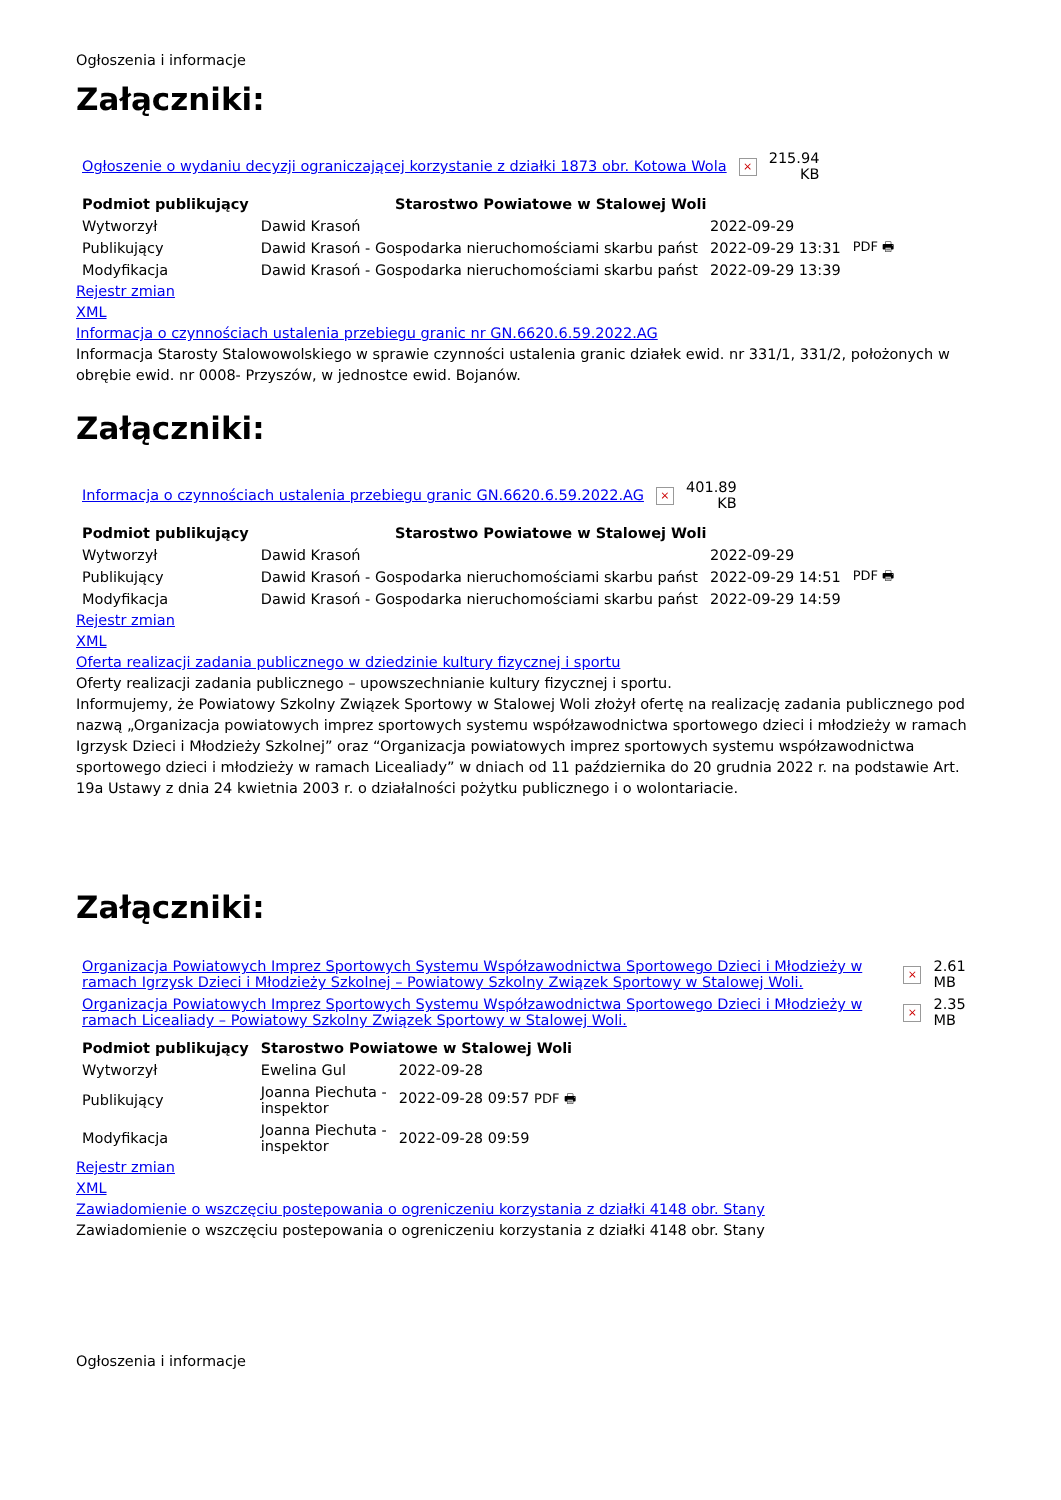Ogłoszenia i informacje
Załączniki:
| Ogłoszenie o wydaniu decyzji ograniczającej korzystanie z działki 1873 obr. Kotowa Wola | × | 215.94 KB |
| Podmiot publikujący | Starostwo Powiatowe w Stalowej Woli | | |
| Wytworzył | Dawid Krasoń | 2022-09-29 | PDF 🖶 |
| Publikujący | Dawid Krasoń - Gospodarka nieruchomościami skarbu państ | 2022-09-29 13:31 | |
| Modyfikacja | Dawid Krasoń - Gospodarka nieruchomościami skarbu państ | 2022-09-29 13:39 | |
Rejestr zmian
XML
Informacja o czynnościach ustalenia przebiegu granic nr GN.6620.6.59.2022.AG
Informacja Starosty Stalowowolskiego w sprawie czynności ustalenia granic działek ewid. nr 331/1, 331/2, położonych w obrębie ewid. nr 0008- Przyszów, w jednostce ewid. Bojanów.
Załączniki:
| Informacja o czynnościach ustalenia przebiegu granic GN.6620.6.59.2022.AG | × | 401.89 KB |
| Podmiot publikujący | Starostwo Powiatowe w Stalowej Woli | | |
| Wytworzył | Dawid Krasoń | 2022-09-29 | PDF 🖶 |
| Publikujący | Dawid Krasoń - Gospodarka nieruchomościami skarbu państ | 2022-09-29 14:51 | |
| Modyfikacja | Dawid Krasoń - Gospodarka nieruchomościami skarbu państ | 2022-09-29 14:59 | |
Rejestr zmian
XML
Oferta realizacji zadania publicznego w dziedzinie kultury fizycznej i sportu
Oferty realizacji zadania publicznego – upowszechnianie kultury fizycznej i sportu.
Informujemy, że Powiatowy Szkolny Związek Sportowy w Stalowej Woli złożył ofertę na realizację zadania publicznego pod nazwą „Organizacja powiatowych imprez sportowych systemu współzawodnictwa sportowego dzieci i młodzieży w ramach Igrzysk Dzieci i Młodzieży Szkolnej” oraz “Organizacja powiatowych imprez sportowych systemu współzawodnictwa sportowego dzieci i młodzieży w ramach Licealiady” w dniach od 11 października do 20 grudnia 2022 r. na podstawie Art. 19a Ustawy z dnia 24 kwietnia 2003 r. o działalności pożytku publicznego i o wolontariacie.
Załączniki:
| Organizacja Powiatowych Imprez Sportowych Systemu Współzawodnictwa Sportowego Dzieci i Młodzieży w ramach Igrzysk Dzieci i Młodzieży Szkolnej – Powiatowy Szkolny Związek Sportowy w Stalowej Woli. | × | 2.61 MB |
| Organizacja Powiatowych Imprez Sportowych Systemu Współzawodnictwa Sportowego Dzieci i Młodzieży w ramach Licealiady – Powiatowy Szkolny Związek Sportowy w Stalowej Woli. | × | 2.35 MB |
| Podmiot publikujący | Starostwo Powiatowe w Stalowej Woli | |
| --- | --- | --- |
| Wytworzył | Ewelina Gul | 2022-09-28 |
| Publikujący | Joanna Piechuta - inspektor | 2022-09-28 09:57 PDF 🖶 |
| Modyfikacja | Joanna Piechuta - inspektor | 2022-09-28 09:59 |
Rejestr zmian
XML
Zawiadomienie o wszczęciu postepowania o ogreniczeniu korzystania z działki 4148 obr. Stany
Zawiadomienie o wszczęciu postepowania o ogreniczeniu korzystania z działki 4148 obr. Stany
Ogłoszenia i informacje